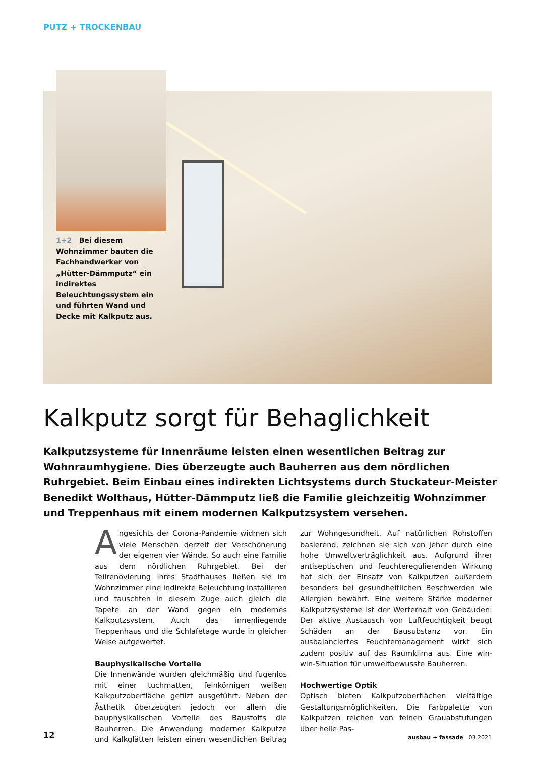PUTZ + TROCKENBAU
1+2 Bei diesem Wohnzimmer bauten die Fachhandwerker von „Hütter-Dämmputz“ ein indirektes Beleuchtungssystem ein und führten Wand und Decke mit Kalkputz aus.
Kalkputz sorgt für Behaglichkeit
Kalkputzsysteme für Innenräume leisten einen wesentlichen Beitrag zur Wohnraumhygiene. Dies überzeugte auch Bauherren aus dem nördlichen Ruhrgebiet. Beim Einbau eines indirekten Lichtsystems durch Stuckateur-Meister Benedikt Wolthaus, Hütter-Dämmputz ließ die Familie gleichzeitig Wohnzimmer und Treppenhaus mit einem modernen Kalkputzsystem versehen.
Angesichts der Corona-Pandemie widmen sich viele Menschen derzeit der Verschönerung der eigenen vier Wände. So auch eine Familie aus dem nördlichen Ruhrgebiet. Bei der Teilrenovierung ihres Stadthauses ließen sie im Wohnzimmer eine indirekte Beleuchtung installieren und tauschten in diesem Zuge auch gleich die Tapete an der Wand gegen ein modernes Kalkputzsystem. Auch das innenliegende Treppenhaus und die Schlafetage wurde in gleicher Weise aufgewertet.
Bauphysikalische Vorteile
Die Innenwände wurden gleichmäßig und fugenlos mit einer tuchmatten, feinkörnigen weißen Kalkputzoberfläche gefilzt ausgeführt. Neben der Ästhetik überzeugten jedoch vor allem die bauphysikalischen Vorteile des Baustoffs die Bauherren. Die Anwendung moderner Kalkputze und Kalkglätten leisten einen wesentlichen Beitrag zur Wohngesundheit. Auf natürlichen Rohstoffen basierend, zeichnen sie sich von jeher durch eine hohe Umweltverträglichkeit aus. Aufgrund ihrer antiseptischen und feuchteregulierenden Wirkung hat sich der Einsatz von Kalkputzen außerdem besonders bei gesundheitlichen Beschwerden wie Allergien bewährt. Eine weitere Stärke moderner Kalkputzsysteme ist der Werterhalt von Gebäuden: Der aktive Austausch von Luftfeuchtigkeit beugt Schäden an der Bausubstanz vor. Ein ausbalanciertes Feuchtemanagement wirkt sich zudem positiv auf das Raumklima aus. Eine win-win-Situation für umweltbewusste Bauherren.
Hochwertige Optik
Optisch bieten Kalkputzoberflächen vielfältige Gestaltungsmöglichkeiten. Die Farbpalette von Kalkputzen reichen von feinen Grauabstufungen über helle Pas-
12 ausbau + fassade 03.2021